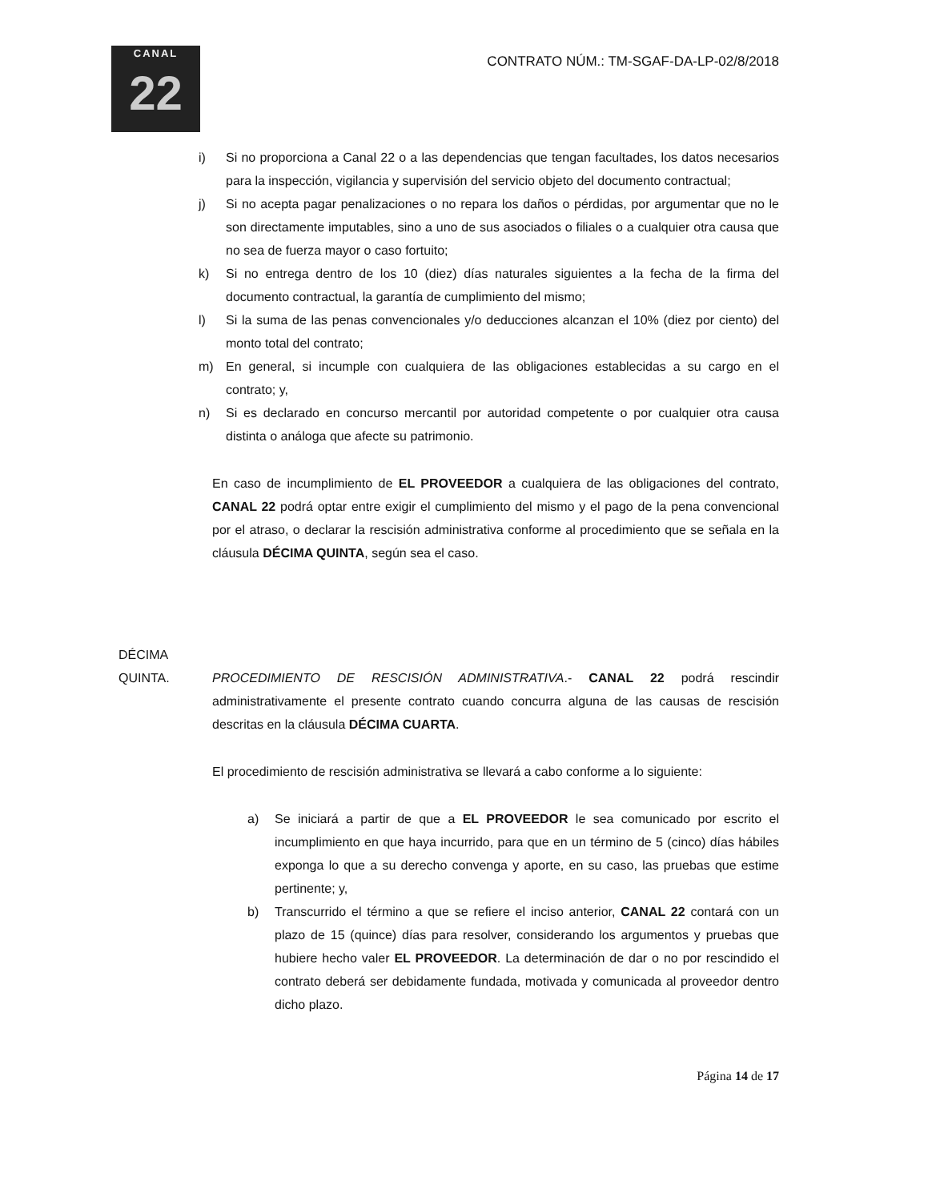CANAL
22
CONTRATO NÚM.: TM-SGAF-DA-LP-02/8/2018
i) Si no proporciona a Canal 22 o a las dependencias que tengan facultades, los datos necesarios para la inspección, vigilancia y supervisión del servicio objeto del documento contractual;
j) Si no acepta pagar penalizaciones o no repara los daños o pérdidas, por argumentar que no le son directamente imputables, sino a uno de sus asociados o filiales o a cualquier otra causa que no sea de fuerza mayor o caso fortuito;
k) Si no entrega dentro de los 10 (diez) días naturales siguientes a la fecha de la firma del documento contractual, la garantía de cumplimiento del mismo;
l) Si la suma de las penas convencionales y/o deducciones alcanzan el 10% (diez por ciento) del monto total del contrato;
m) En general, si incumple con cualquiera de las obligaciones establecidas a su cargo en el contrato; y,
n) Si es declarado en concurso mercantil por autoridad competente o por cualquier otra causa distinta o análoga que afecte su patrimonio.
En caso de incumplimiento de EL PROVEEDOR a cualquiera de las obligaciones del contrato, CANAL 22 podrá optar entre exigir el cumplimiento del mismo y el pago de la pena convencional por el atraso, o declarar la rescisión administrativa conforme al procedimiento que se señala en la cláusula DÉCIMA QUINTA, según sea el caso.
DÉCIMA QUINTA.
PROCEDIMIENTO DE RESCISIÓN ADMINISTRATIVA.- CANAL 22 podrá rescindir administrativamente el presente contrato cuando concurra alguna de las causas de rescisión descritas en la cláusula DÉCIMA CUARTA.
El procedimiento de rescisión administrativa se llevará a cabo conforme a lo siguiente:
a) Se iniciará a partir de que a EL PROVEEDOR le sea comunicado por escrito el incumplimiento en que haya incurrido, para que en un término de 5 (cinco) días hábiles exponga lo que a su derecho convenga y aporte, en su caso, las pruebas que estime pertinente; y,
b) Transcurrido el término a que se refiere el inciso anterior, CANAL 22 contará con un plazo de 15 (quince) días para resolver, considerando los argumentos y pruebas que hubiere hecho valer EL PROVEEDOR. La determinación de dar o no por rescindido el contrato deberá ser debidamente fundada, motivada y comunicada al proveedor dentro dicho plazo.
Página 14 de 17